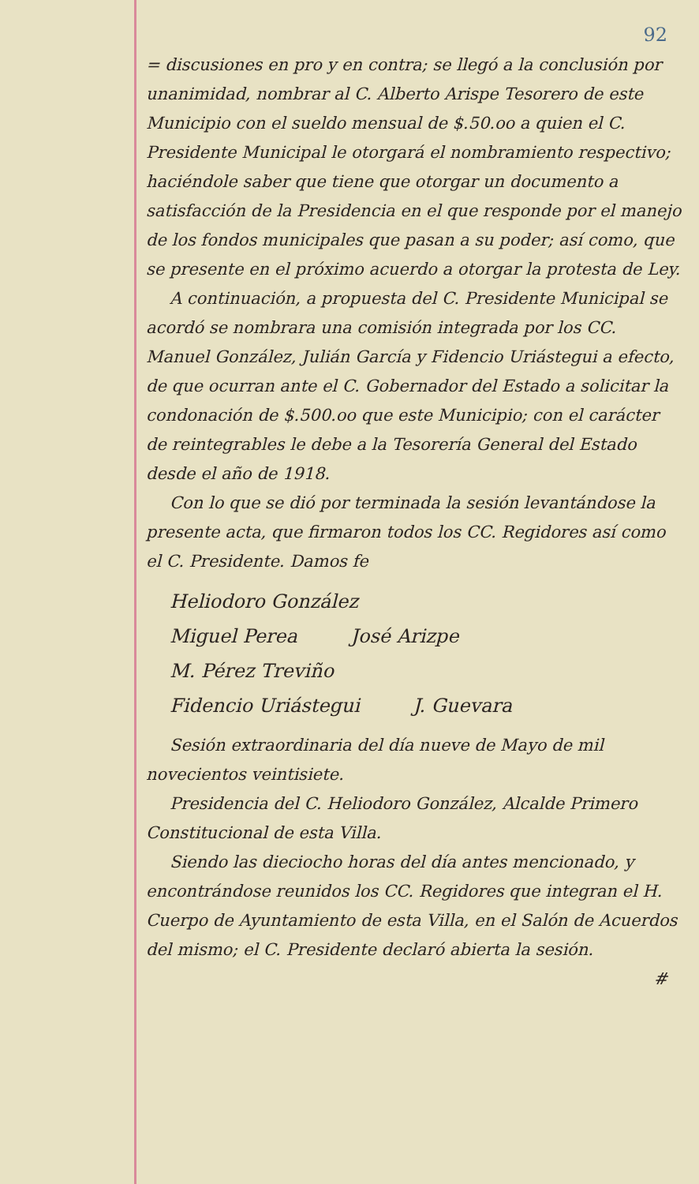92
= discusiones en pro y en contra; se llegó a la conclusión por unanimidad, nombrar al C. Alberto Arispe Tesorero de este Municipio con el sueldo mensual de $.50.oo a quien el C. Presidente Municipal le otorgará el nombramiento respectivo; haciéndole saber que tiene que otorgar un documento a satisfacción de la Presidencia en el que responde por el manejo de los fondos municipales que pasan a su poder; así como, que se presente en el próximo acuerdo a otorgar la protesta de Ley.
A continuación, a propuesta del C. Presidente Municipal se acordó se nombrara una comisión integrada por los CC. Manuel González, Julián García y Fidencio Uriástegui a efecto, de que ocurran ante el C. Gobernador del Estado a solicitar la condonación de $.500.oo que este Municipio; con el carácter de reintegrables le debe a la Tesorería General del Estado desde el año de 1918.
Con lo que se dió por terminada la sesión levantándose la presente acta, que firmaron todos los CC. Regidores así como el C. Presidente. Damos fe
Heliodoro González
Miguel Perea José Arizpe
M. Pérez Treviño
Fidencio Uriástegui J. Guevara
Sesión extraordinaria del día nueve de Mayo de mil novecientos veintisiete.
Presidencia del C. Heliodoro González, Alcalde Primero Constitucional de esta Villa.
Siendo las dieciocho horas del día antes mencionado, y encontrándose reunidos los CC. Regidores que integran el H. Cuerpo de Ayuntamiento de esta Villa, en el Salón de Acuerdos del mismo; el C. Presidente declaró abierta la sesión.
#